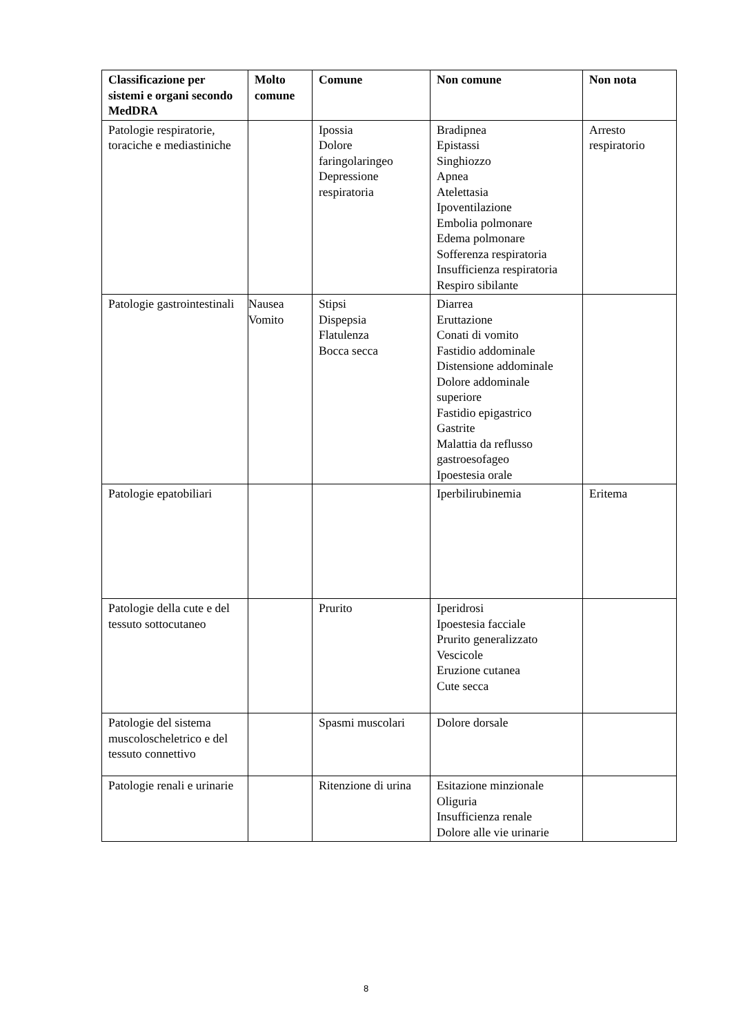| Classificazione per sistemi e organi secondo MedDRA | Molto comune | Comune | Non comune | Non nota |
| --- | --- | --- | --- | --- |
| Patologie respiratorie, toraciche e mediastiniche | | Ipossia Dolore faringolaringeo Depressione respiratoria | Bradipnea Epistassi Singhiozzo Apnea Atelettasia Ipoventilazione Embolia polmonare Edema polmonare Sofferenza respiratoria Insufficienza respiratoria Respiro sibilante | Arresto respiratorio |
| Patologie gastrointestinali | Nausea Vomito | Stipsi Dispepsia Flatulenza Bocca secca | Diarrea Eruttazione Conati di vomito Fastidio addominale Distensione addominale Dolore addominale superiore Fastidio epigastrico Gastrite Malattia da reflusso gastroesofageo Ipoestesia orale | |
| Patologie epatobiliari | | | Iperbilirubinemia | Eritema |
| Patologie della cute e del tessuto sottocutaneo | | Prurito | Iperidrosi Ipoestesia facciale Prurito generalizzato Vescicole Eruzione cutanea Cute secca | |
| Patologie del sistema muscoloscheletrico e del tessuto connettivo | | Spasmi muscolari | Dolore dorsale | |
| Patologie renali e urinarie | | Ritenzione di urina | Esitazione minzionale Oliguria Insufficienza renale Dolore alle vie urinarie | |
8